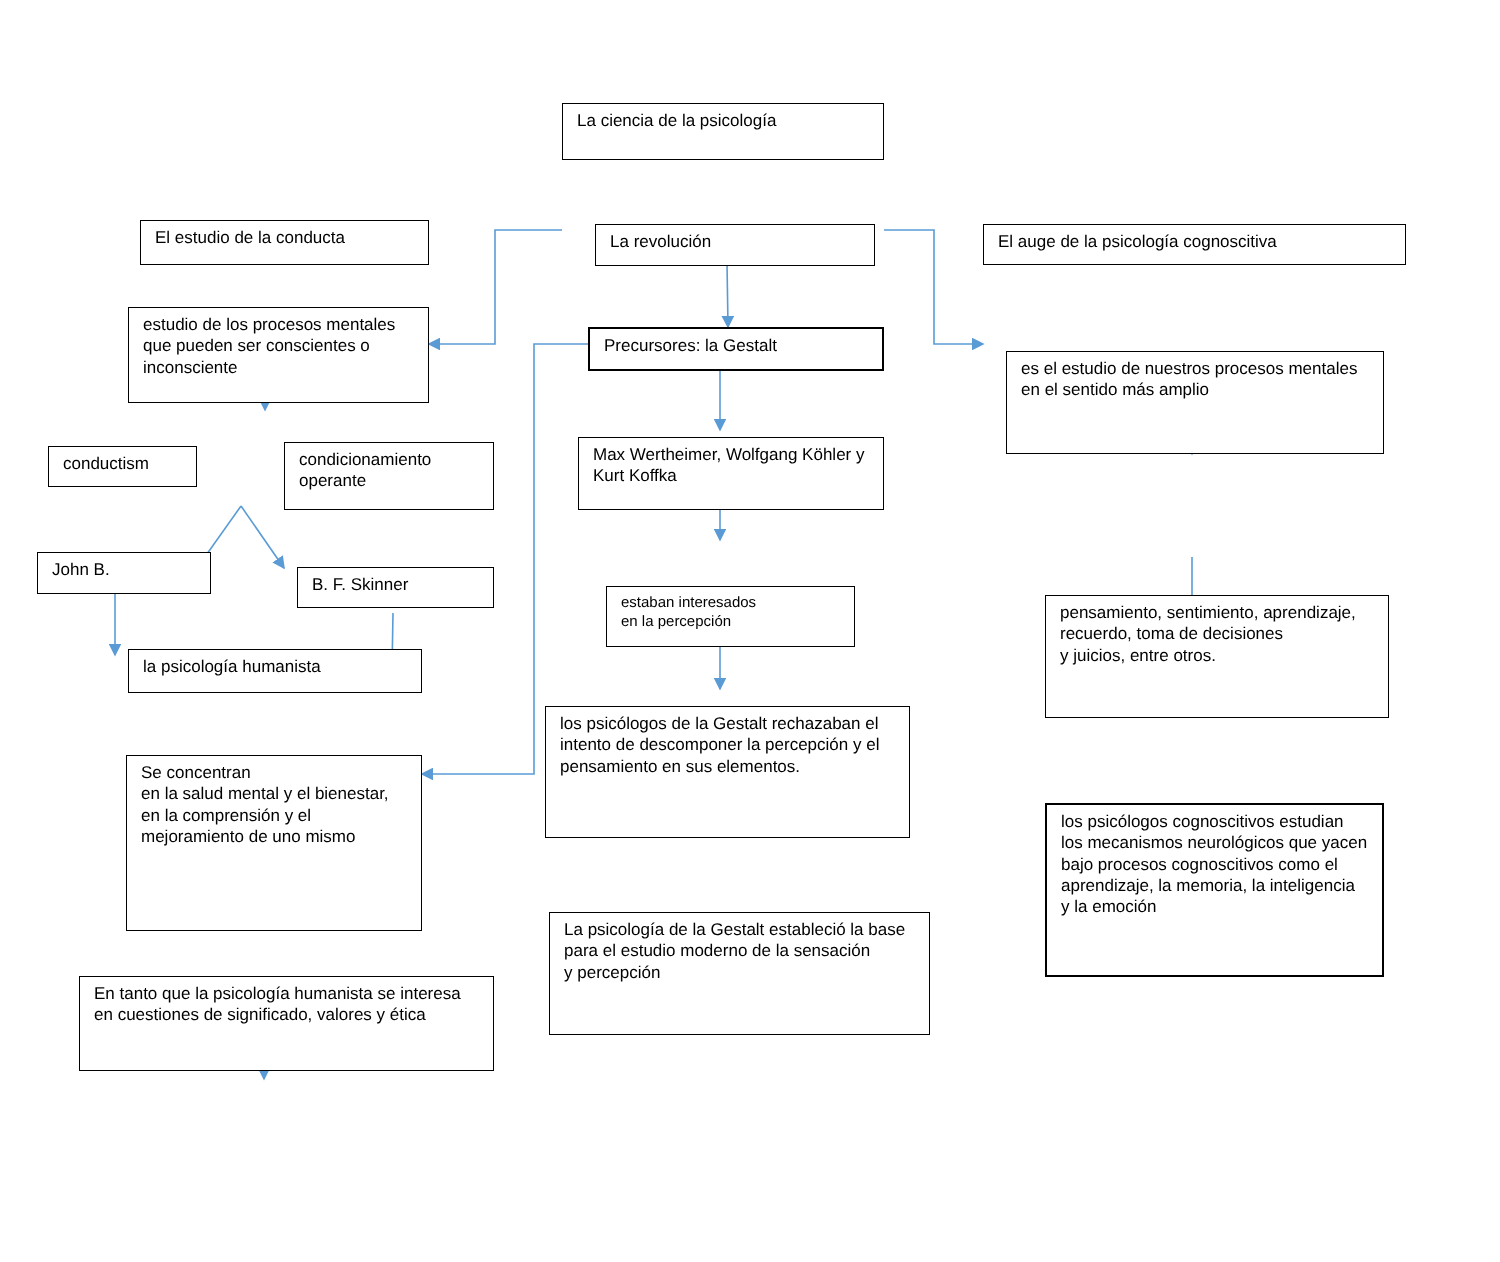La ciencia de la psicología
El estudio de la conducta
estudio de los procesos mentales que pueden ser conscientes o inconsciente
conductism
John B.
condicionamiento operante
B. F. Skinner
la psicología humanista
Se concentran
en la salud mental y el bienestar, en la comprensión y el mejoramiento de uno mismo
En tanto que la psicología humanista se interesa en cuestiones de significado, valores y ética
La revolución
Precursores: la Gestalt
Max Wertheimer, Wolfgang Köhler y Kurt Koffka
estaban interesados
en la percepción
los psicólogos de la Gestalt rechazaban el intento de descomponer la percepción y el pensamiento en sus elementos.
La psicología de la Gestalt estableció la base para el estudio moderno de la sensación
y percepción
El auge de la psicología cognoscitiva
es el estudio de nuestros procesos mentales en el sentido más amplio
pensamiento, sentimiento, aprendizaje, recuerdo, toma de decisiones
y juicios, entre otros.
los psicólogos cognoscitivos estudian los mecanismos neurológicos que yacen bajo procesos cognoscitivos como el aprendizaje, la memoria, la inteligencia y la emoción